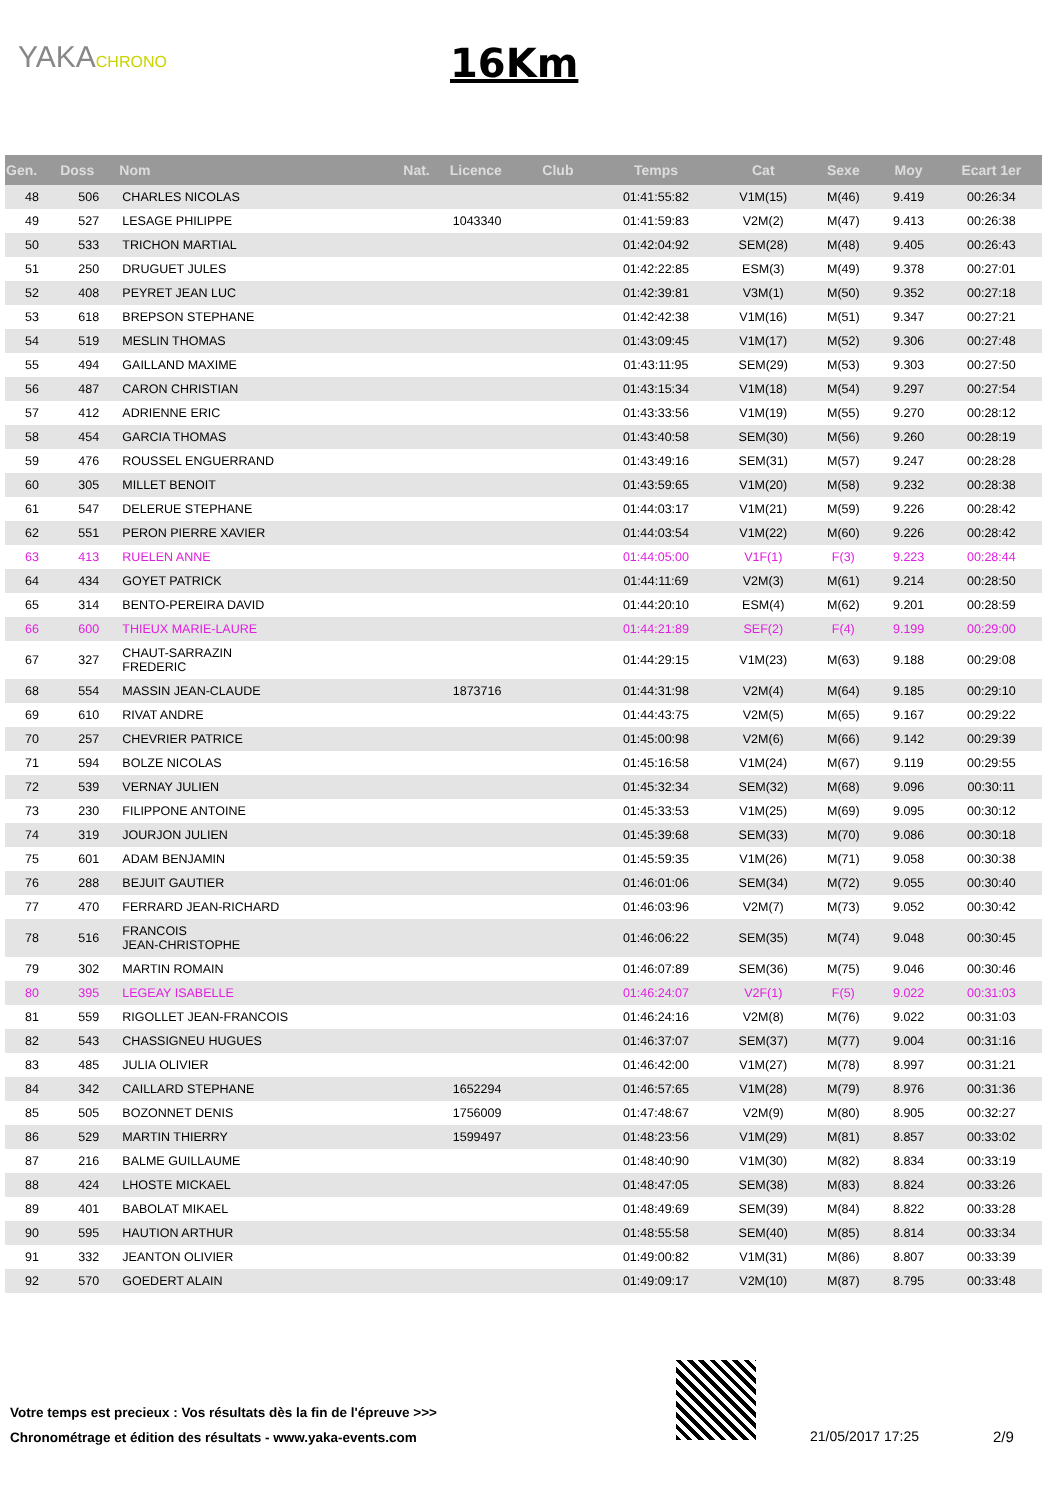YAKACHRONO 16Km
| Gen. | Doss | Nom | Nat. | Licence | Club | Temps | Cat | Sexe | Moy | Ecart 1er |
| --- | --- | --- | --- | --- | --- | --- | --- | --- | --- | --- |
| 48 | 506 | CHARLES NICOLAS | | | | 01:41:55:82 | V1M(15) | M(46) | 9.419 | 00:26:34 |
| 49 | 527 | LESAGE PHILIPPE | | 1043340 | | 01:41:59:83 | V2M(2) | M(47) | 9.413 | 00:26:38 |
| 50 | 533 | TRICHON MARTIAL | | | | 01:42:04:92 | SEM(28) | M(48) | 9.405 | 00:26:43 |
| 51 | 250 | DRUGUET JULES | | | | 01:42:22:85 | ESM(3) | M(49) | 9.378 | 00:27:01 |
| 52 | 408 | PEYRET JEAN LUC | | | | 01:42:39:81 | V3M(1) | M(50) | 9.352 | 00:27:18 |
| 53 | 618 | BREPSON STEPHANE | | | | 01:42:42:38 | V1M(16) | M(51) | 9.347 | 00:27:21 |
| 54 | 519 | MESLIN THOMAS | | | | 01:43:09:45 | V1M(17) | M(52) | 9.306 | 00:27:48 |
| 55 | 494 | GAILLAND MAXIME | | | | 01:43:11:95 | SEM(29) | M(53) | 9.303 | 00:27:50 |
| 56 | 487 | CARON CHRISTIAN | | | | 01:43:15:34 | V1M(18) | M(54) | 9.297 | 00:27:54 |
| 57 | 412 | ADRIENNE ERIC | | | | 01:43:33:56 | V1M(19) | M(55) | 9.270 | 00:28:12 |
| 58 | 454 | GARCIA THOMAS | | | | 01:43:40:58 | SEM(30) | M(56) | 9.260 | 00:28:19 |
| 59 | 476 | ROUSSEL ENGUERRAND | | | | 01:43:49:16 | SEM(31) | M(57) | 9.247 | 00:28:28 |
| 60 | 305 | MILLET BENOIT | | | | 01:43:59:65 | V1M(20) | M(58) | 9.232 | 00:28:38 |
| 61 | 547 | DELERUE STEPHANE | | | | 01:44:03:17 | V1M(21) | M(59) | 9.226 | 00:28:42 |
| 62 | 551 | PERON PIERRE XAVIER | | | | 01:44:03:54 | V1M(22) | M(60) | 9.226 | 00:28:42 |
| 63 | 413 | RUELEN ANNE | | | | 01:44:05:00 | V1F(1) | F(3) | 9.223 | 00:28:44 |
| 64 | 434 | GOYET PATRICK | | | | 01:44:11:69 | V2M(3) | M(61) | 9.214 | 00:28:50 |
| 65 | 314 | BENTO-PEREIRA DAVID | | | | 01:44:20:10 | ESM(4) | M(62) | 9.201 | 00:28:59 |
| 66 | 600 | THIEUX MARIE-LAURE | | | | 01:44:21:89 | SEF(2) | F(4) | 9.199 | 00:29:00 |
| 67 | 327 | CHAUT-SARRAZIN FREDERIC | | | | 01:44:29:15 | V1M(23) | M(63) | 9.188 | 00:29:08 |
| 68 | 554 | MASSIN JEAN-CLAUDE | | 1873716 | | 01:44:31:98 | V2M(4) | M(64) | 9.185 | 00:29:10 |
| 69 | 610 | RIVAT ANDRE | | | | 01:44:43:75 | V2M(5) | M(65) | 9.167 | 00:29:22 |
| 70 | 257 | CHEVRIER PATRICE | | | | 01:45:00:98 | V2M(6) | M(66) | 9.142 | 00:29:39 |
| 71 | 594 | BOLZE NICOLAS | | | | 01:45:16:58 | V1M(24) | M(67) | 9.119 | 00:29:55 |
| 72 | 539 | VERNAY JULIEN | | | | 01:45:32:34 | SEM(32) | M(68) | 9.096 | 00:30:11 |
| 73 | 230 | FILIPPONE ANTOINE | | | | 01:45:33:53 | V1M(25) | M(69) | 9.095 | 00:30:12 |
| 74 | 319 | JOURJON JULIEN | | | | 01:45:39:68 | SEM(33) | M(70) | 9.086 | 00:30:18 |
| 75 | 601 | ADAM BENJAMIN | | | | 01:45:59:35 | V1M(26) | M(71) | 9.058 | 00:30:38 |
| 76 | 288 | BEJUIT GAUTIER | | | | 01:46:01:06 | SEM(34) | M(72) | 9.055 | 00:30:40 |
| 77 | 470 | FERRARD JEAN-RICHARD | | | | 01:46:03:96 | V2M(7) | M(73) | 9.052 | 00:30:42 |
| 78 | 516 | FRANCOIS JEAN-CHRISTOPHE | | | | 01:46:06:22 | SEM(35) | M(74) | 9.048 | 00:30:45 |
| 79 | 302 | MARTIN ROMAIN | | | | 01:46:07:89 | SEM(36) | M(75) | 9.046 | 00:30:46 |
| 80 | 395 | LEGEAY ISABELLE | | | | 01:46:24:07 | V2F(1) | F(5) | 9.022 | 00:31:03 |
| 81 | 559 | RIGOLLET JEAN-FRANCOIS | | | | 01:46:24:16 | V2M(8) | M(76) | 9.022 | 00:31:03 |
| 82 | 543 | CHASSIGNEU HUGUES | | | | 01:46:37:07 | SEM(37) | M(77) | 9.004 | 00:31:16 |
| 83 | 485 | JULIA OLIVIER | | | | 01:46:42:00 | V1M(27) | M(78) | 8.997 | 00:31:21 |
| 84 | 342 | CAILLARD STEPHANE | | 1652294 | | 01:46:57:65 | V1M(28) | M(79) | 8.976 | 00:31:36 |
| 85 | 505 | BOZONNET DENIS | | 1756009 | | 01:47:48:67 | V2M(9) | M(80) | 8.905 | 00:32:27 |
| 86 | 529 | MARTIN THIERRY | | 1599497 | | 01:48:23:56 | V1M(29) | M(81) | 8.857 | 00:33:02 |
| 87 | 216 | BALME GUILLAUME | | | | 01:48:40:90 | V1M(30) | M(82) | 8.834 | 00:33:19 |
| 88 | 424 | LHOSTE MICKAEL | | | | 01:48:47:05 | SEM(38) | M(83) | 8.824 | 00:33:26 |
| 89 | 401 | BABOLAT MIKAEL | | | | 01:48:49:69 | SEM(39) | M(84) | 8.822 | 00:33:28 |
| 90 | 595 | HAUTION ARTHUR | | | | 01:48:55:58 | SEM(40) | M(85) | 8.814 | 00:33:34 |
| 91 | 332 | JEANTON OLIVIER | | | | 01:49:00:82 | V1M(31) | M(86) | 8.807 | 00:33:39 |
| 92 | 570 | GOEDERT ALAIN | | | | 01:49:09:17 | V2M(10) | M(87) | 8.795 | 00:33:48 |
Votre temps est precieux : Vos résultats dès la fin de l'épreuve >>>
Chronométrage et édition des résultats - www.yaka-events.com
21/05/2017 17:25 2/9